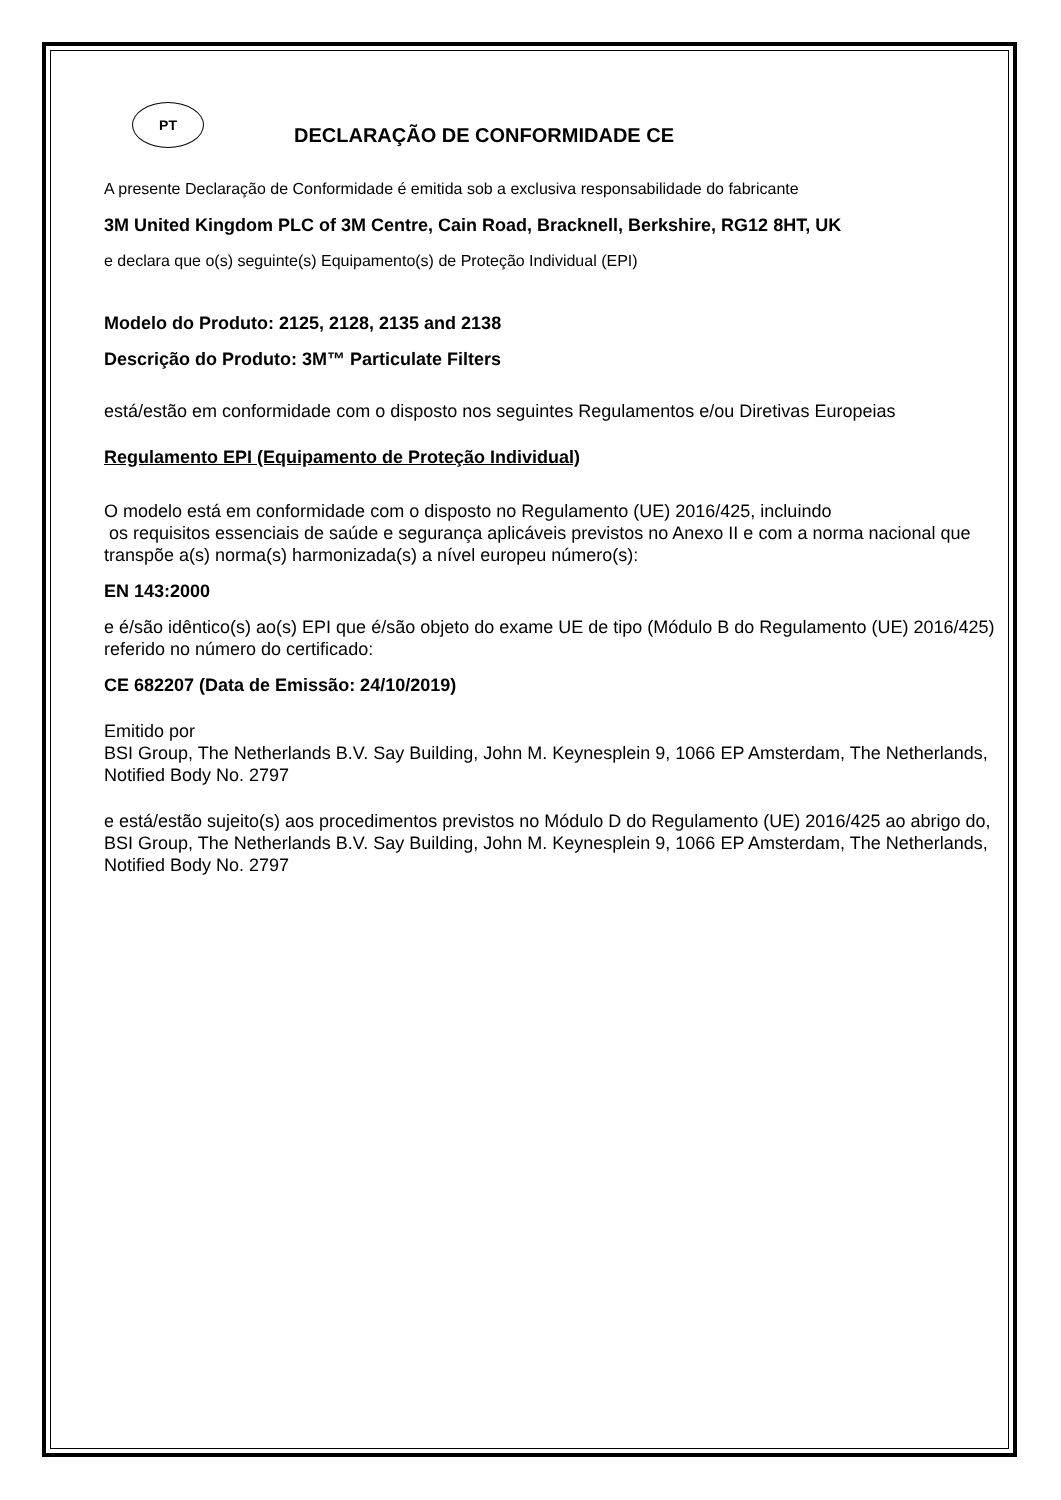PT
DECLARAÇÃO DE CONFORMIDADE CE
A presente Declaração de Conformidade é emitida sob a exclusiva responsabilidade do fabricante
3M United Kingdom PLC of 3M Centre, Cain Road, Bracknell, Berkshire, RG12 8HT, UK
e declara que o(s) seguinte(s) Equipamento(s) de Proteção Individual (EPI)
Modelo do Produto: 2125, 2128, 2135 and 2138
Descrição do Produto: 3M™ Particulate Filters
está/estão em conformidade com o disposto nos seguintes Regulamentos e/ou Diretivas Europeias
Regulamento EPI (Equipamento de Proteção Individual)
O modelo está em conformidade com o disposto no Regulamento (UE) 2016/425, incluindo
os requisitos essenciais de saúde e segurança aplicáveis previstos no Anexo II e com a norma nacional que transpõe a(s) norma(s) harmonizada(s) a nível europeu número(s):
EN 143:2000
e é/são idêntico(s) ao(s) EPI que é/são objeto do exame UE de tipo (Módulo B do Regulamento (UE) 2016/425) referido no número do certificado:
CE 682207 (Data de Emissão: 24/10/2019)
Emitido por
BSI Group, The Netherlands B.V. Say Building, John M. Keynesplein 9, 1066 EP Amsterdam, The Netherlands, Notified Body No. 2797
e está/estão sujeito(s) aos procedimentos previstos no Módulo D do Regulamento (UE) 2016/425 ao abrigo do, BSI Group, The Netherlands B.V. Say Building, John M. Keynesplein 9, 1066 EP Amsterdam, The Netherlands, Notified Body No. 2797